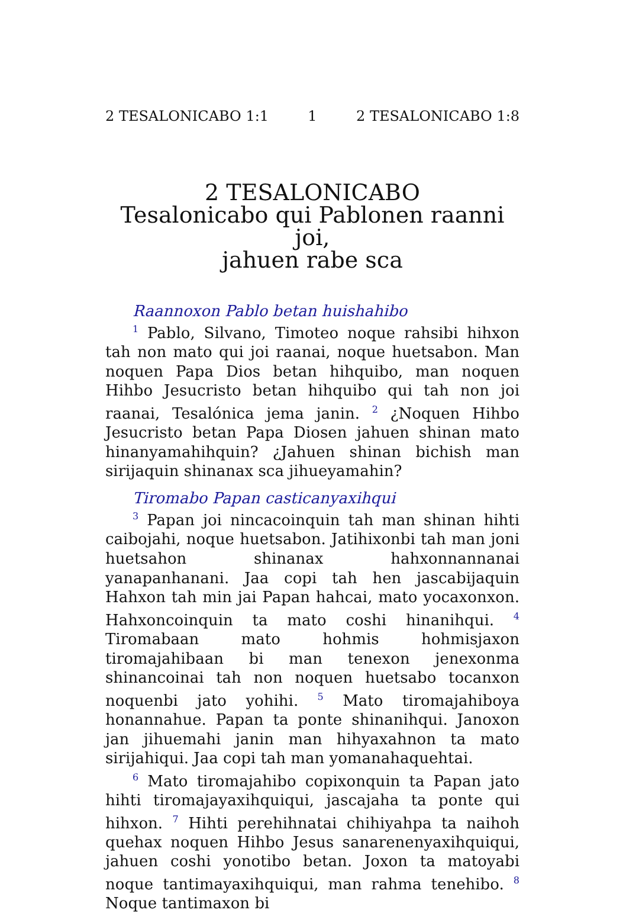2 TESALONICABO 1:1 1 2 TESALONICABO 1:8
2 TESALONICABO
Tesalonicabo qui Pablonen raanni joi,
jahuen rabe sca
Raannoxon Pablo betan huishahibo
<sup>1</sup> Pablo, Silvano, Timoteo noque rahsibi hihxon tah non mato qui joi raanai, noque huetsabon. Man noquen Papa Dios betan hihquibo, man noquen Hihbo Jesucristo betan hihquibo qui tah non joi raanai, Tesalónica jema janin. <sup>2</sup> ¿Noquen Hihbo Jesucristo betan Papa Diosen jahuen shinan mato hinanyamahihquin? ¿Jahuen shinan bichish man sirijaquin shinanax sca jihueyamahin?
Tiromabo Papan casticanyaxihqui
<sup>3</sup> Papan joi nincacoinquin tah man shinan hihti caibojahi, noque huetsabon. Jatihixonbi tah man joni huetsahon shinanax hahxonnannanai yanapanhanani. Jaa copi tah hen jascabijaquin Hahxon tah min jai Papan hahcai, mato yocaxonxon. Hahxoncoinquin ta mato coshi hinanihqui. <sup>4</sup> Tiromabaan mato hohmis hohmisjaxon tiromajahibaan bi man tenexon jenexonma shinancoinai tah non noquen huetsabo tocanxon noquenbi jato yohihi. <sup>5</sup> Mato tiromajahiboya honannahue. Papan ta ponte shinanihqui. Janoxon jan jihuemahi janin man hihyaxahnon ta mato sirijahiqui. Jaa copi tah man yomanahaquehtai.
<sup>6</sup> Mato tiromajahibo copixonquin ta Papan jato hihti tiromajayaxihquiqui, jascajaha ta ponte qui hihxon. <sup>7</sup> Hihti perehihnatai chihiyahpa ta naihoh quehax noquen Hihbo Jesus sanarenenyaxihquiqui, jahuen coshi yonotibo betan. Joxon ta matoyabi noque tantimayaxihquiqui, man rahma tenehibo. <sup>8</sup> Noque tantimaxon bi